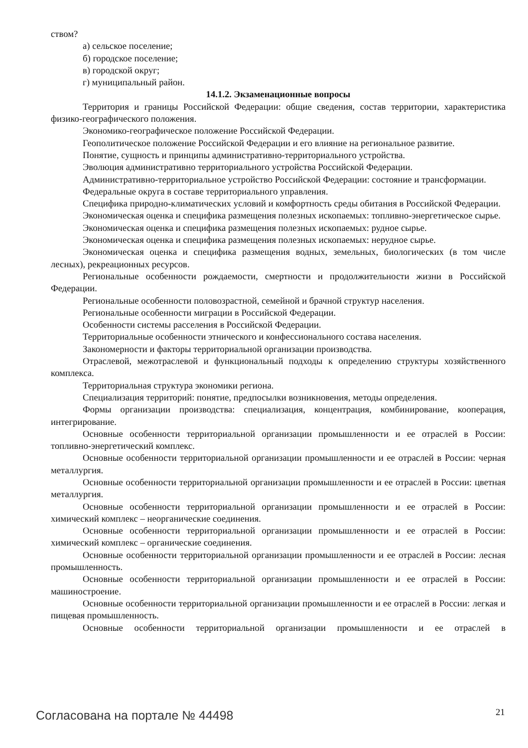ством?
а) сельское поселение;
б) городское поселение;
в) городской округ;
г) муниципальный район.
14.1.2. Экзаменационные вопросы
Территория и границы Российской Федерации: общие сведения, состав территории, характеристика физико-географического положения.
Экономико-географическое положение Российской Федерации.
Геополитическое положение Российской Федерации и его влияние на региональное развитие.
Понятие, сущность и принципы административно-территориального устройства.
Эволюция административно территориального устройства Российской Федерации.
Административно-территориальное устройство Российской Федерации: состояние и трансформации.
Федеральные округа в составе территориального управления.
Специфика природно-климатических условий и комфортность среды обитания в Российской Федерации.
Экономическая оценка и специфика размещения полезных ископаемых: топливно-энергетическое сырье.
Экономическая оценка и специфика размещения полезных ископаемых: рудное сырье.
Экономическая оценка и специфика размещения полезных ископаемых: нерудное сырье.
Экономическая оценка и специфика размещения водных, земельных, биологических (в том числе лесных), рекреационных ресурсов.
Региональные особенности рождаемости, смертности и продолжительности жизни в Российской Федерации.
Региональные особенности половозрастной, семейной и брачной структур населения.
Региональные особенности миграции в Российской Федерации.
Особенности системы расселения в Российской Федерации.
Территориальные особенности этнического и конфессионального состава населения.
Закономерности и факторы территориальной организации производства.
Отраслевой, межотраслевой и функциональный подходы к определению структуры хозяйственного комплекса.
Территориальная структура экономики региона.
Специализация территорий: понятие, предпосылки возникновения, методы определения.
Формы организации производства: специализация, концентрация, комбинирование, кооперация, интегрирование.
Основные особенности территориальной организации промышленности и ее отраслей в России: топливно-энергетический комплекс.
Основные особенности территориальной организации промышленности и ее отраслей в России: черная металлургия.
Основные особенности территориальной организации промышленности и ее отраслей в России: цветная металлургия.
Основные особенности территориальной организации промышленности и ее отраслей в России: химический комплекс – неорганические соединения.
Основные особенности территориальной организации промышленности и ее отраслей в России: химический комплекс – органические соединения.
Основные особенности территориальной организации промышленности и ее отраслей в России: лесная промышленность.
Основные особенности территориальной организации промышленности и ее отраслей в России: машиностроение.
Основные особенности территориальной организации промышленности и ее отраслей в России: легкая и пищевая промышленность.
Основные особенности территориальной организации промышленности и ее отраслей в
Согласована на портале № 44498 21